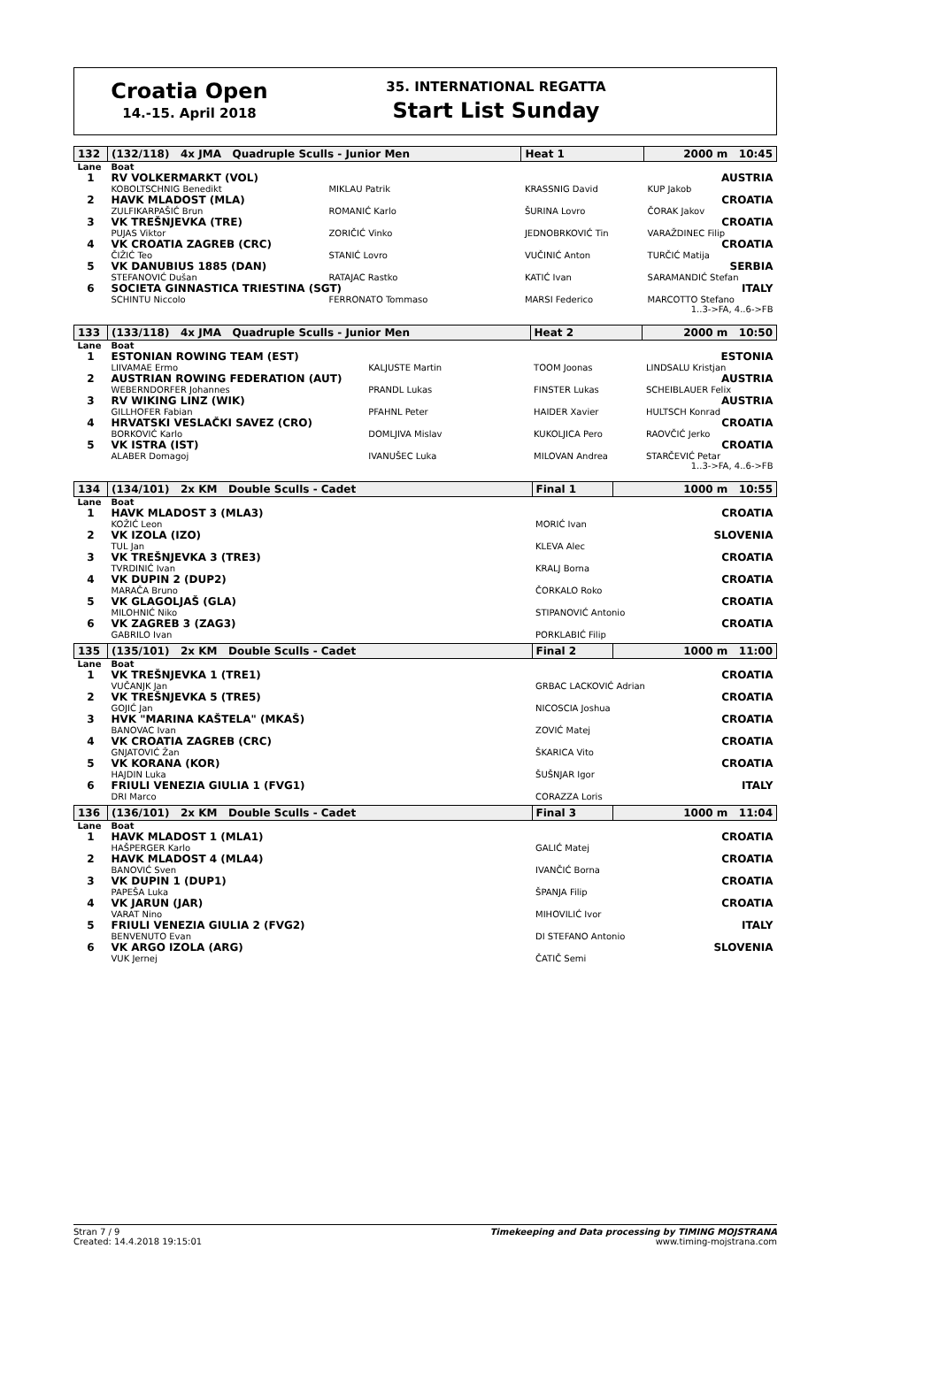Croatia Open
14.-15. April 2018
35. INTERNATIONAL REGATTA
Start List Sunday
| 132 | (132/118) 4x JMA Quadruple Sculls - Junior Men | | Heat 1 | 2000 m 10:45 | |
| Lane | Boat | | | | |
| 1 | RV VOLKERMARKT (VOL) | | | | AUSTRIA |
| | KOBOLTSCHNIG Benedikt | MIKLAU Patrik | KRASSNIG David | KUP Jakob | |
| 2 | HAVK MLADOST (MLA) | | | | CROATIA |
| | ZULFIKARPAŠIĆ Brun | ROMANIĆ Karlo | ŠURINA Lovro | ČORAK Jakov | |
| 3 | VK TREŠNJEVKA (TRE) | | | | CROATIA |
| | PUJAS Viktor | ZORIČIĆ Vinko | JEDNOBRKOVIĆ Tin | VARAŽDINEC Filip | |
| 4 | VK CROATIA ZAGREB (CRC) | | | | CROATIA |
| | ČIŽIĆ Teo | STANIĆ Lovro | VUČINIĆ Anton | TURČIĆ Matija | |
| 5 | VK DANUBIUS 1885 (DAN) | | | | SERBIA |
| | STEFANOVIĆ Dušan | RATAJAC Rastko | KATIĆ Ivan | SARAMANDIĆ Stefan | |
| 6 | SOCIETA GINNASTICA TRIESTINA (SGT) | | | | ITALY |
| | SCHINTU Niccolo | FERRONATO Tommaso | MARSI Federico | MARCOTTO Stefano | |
| 1..3->FA, 4..6->FB | | | | | |
| 133 | (133/118) 4x JMA Quadruple Sculls - Junior Men | | Heat 2 | 2000 m 10:50 | |
| Lane | Boat | | | | |
| 1 | ESTONIAN ROWING TEAM (EST) | | | | ESTONIA |
| | LIIVAMAE Ermo | KALJUSTE Martin | TOOM Joonas | LINDSALU Kristjan | |
| 2 | AUSTRIAN ROWING FEDERATION (AUT) | | | | AUSTRIA |
| | WEBERNDORFER Johannes | PRANDL Lukas | FINSTER Lukas | SCHEIBLAUER Felix | |
| 3 | RV WIKING LINZ (WIK) | | | | AUSTRIA |
| | GILLHOFER Fabian | PFAHNL Peter | HAIDER Xavier | HULTSCH Konrad | |
| 4 | HRVATSKI VESLAČKI SAVEZ (CRO) | | | | CROATIA |
| | BORKOVIĆ Karlo | DOMLJIVA Mislav | KUKOLJICA Pero | RAOVČIĆ Jerko | |
| 5 | VK ISTRA (IST) | | | | CROATIA |
| | ALABER Domagoj | IVANUŠEC Luka | MILOVAN Andrea | STARČEVIĆ Petar | |
| 1..3->FA, 4..6->FB | | | | | |
| 134 | (134/101) 2x KM Double Sculls - Cadet | | Final 1 | 1000 m 10:55 |
| Lane | Boat | | | |
| 1 | HAVK MLADOST 3 (MLA3) | | | CROATIA |
| | KOŽIĆ Leon | MORIĆ Ivan | | |
| 2 | VK IZOLA (IZO) | | | SLOVENIA |
| | TUL Jan | KLEVA Alec | | |
| 3 | VK TREŠNJEVKA 3 (TRE3) | | | CROATIA |
| | TVRDINIĆ Ivan | KRALJ Borna | | |
| 4 | VK DUPIN 2 (DUP2) | | | CROATIA |
| | MARAČA Bruno | ČORKALO Roko | | |
| 5 | VK GLAGOLJAŠ (GLA) | | | CROATIA |
| | MILOHNIĆ Niko | STIPANOVIĆ Antonio | | |
| 6 | VK ZAGREB 3 (ZAG3) | | | CROATIA |
| | GABRILO Ivan | PORKLABIĆ Filip | | |
| 135 | (135/101) 2x KM Double Sculls - Cadet | | Final 2 | 1000 m 11:00 |
| Lane | Boat | | | |
| 1 | VK TREŠNJEVKA 1 (TRE1) | | | CROATIA |
| | VUČANJK Jan | GRBAC LACKOVIĆ Adrian | | |
| 2 | VK TREŠNJEVKA 5 (TRE5) | | | CROATIA |
| | GOJIĆ Jan | NICOSCIA Joshua | | |
| 3 | HVK "MARINA KAŠTELA" (MKAŠ) | | | CROATIA |
| | BANOVAC Ivan | ZOVIĆ Matej | | |
| 4 | VK CROATIA ZAGREB (CRC) | | | CROATIA |
| | GNJATOVIĆ Žan | ŠKARICA Vito | | |
| 5 | VK KORANA (KOR) | | | CROATIA |
| | HAJDIN Luka | ŠUŠNJAR Igor | | |
| 6 | FRIULI VENEZIA GIULIA 1 (FVG1) | | | ITALY |
| | DRI Marco | CORAZZA Loris | | |
| 136 | (136/101) 2x KM Double Sculls - Cadet | | Final 3 | 1000 m 11:04 |
| Lane | Boat | | | |
| 1 | HAVK MLADOST 1 (MLA1) | | | CROATIA |
| | HAŠPERGER Karlo | GALIĆ Matej | | |
| 2 | HAVK MLADOST 4 (MLA4) | | | CROATIA |
| | BANOVIĆ Sven | IVANČIĆ Borna | | |
| 3 | VK DUPIN 1 (DUP1) | | | CROATIA |
| | PAPEŠA Luka | ŠPANJA Filip | | |
| 4 | VK JARUN (JAR) | | | CROATIA |
| | VARAT Nino | MIHOVILIĆ Ivor | | |
| 5 | FRIULI VENEZIA GIULIA 2 (FVG2) | | | ITALY |
| | BENVENUTO Evan | DI STEFANO Antonio | | |
| 6 | VK ARGO IZOLA (ARG) | | | SLOVENIA |
| | VUK Jernej | ČATIČ Semi | | |
Stran 7 / 9
Created: 14.4.2018 19:15:01
Timekeeping and Data processing by TIMING MOJSTRANA
www.timing-mojstrana.com